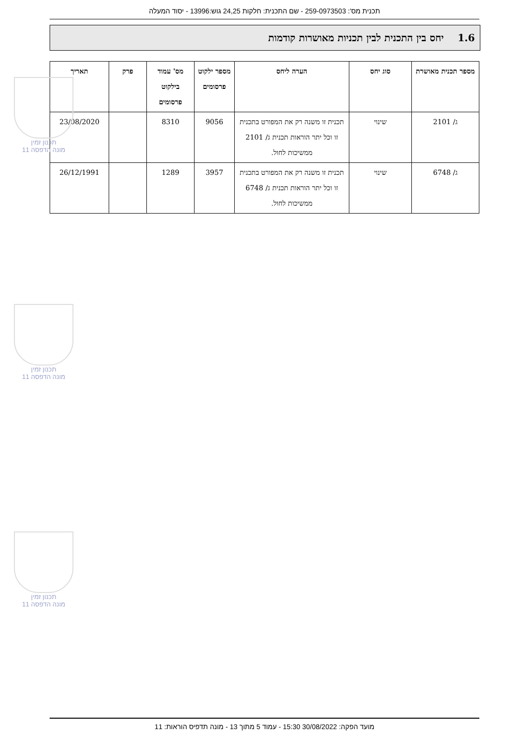תכנית מס': 259-0973503 - שם התכנית: חלקות 24,25 גוש:13996 - יסוד המעלה
1.6 יחס בין התכנית לבין תכניות מאושרות קודמות
| מספר תכנית מאושרת | סוג יחס | הערה ליחס | מספר ילקוט פרסומים | מס' עמוד בילקוט פרסומים | פרק | תאריך |
| --- | --- | --- | --- | --- | --- | --- |
| ג/ 2101 | שינוי | תכנית זו משנה רק את המפורט בתכנית זו וכל יתר הוראות תכנית ג/ 2101 ממשיכות לחול. | 9056 | 8310 | | 23/08/2020 |
| ג/ 6748 | שינוי | תכנית זו משנה רק את המפורט בתכנית זו וכל יתר הוראות תכנית ג/ 6748 ממשיכות לחול. | 3957 | 1289 | | 26/12/1991 |
תכנון זמין
מונה הדפסה 11
תכנון זמין
מונה הדפסה 11
תכנון זמין
מונה הדפסה 11
מועד הפקה: 30/08/2022 15:30 - עמוד 5 מתוך 13 - מונה תדפיס הוראות: 11